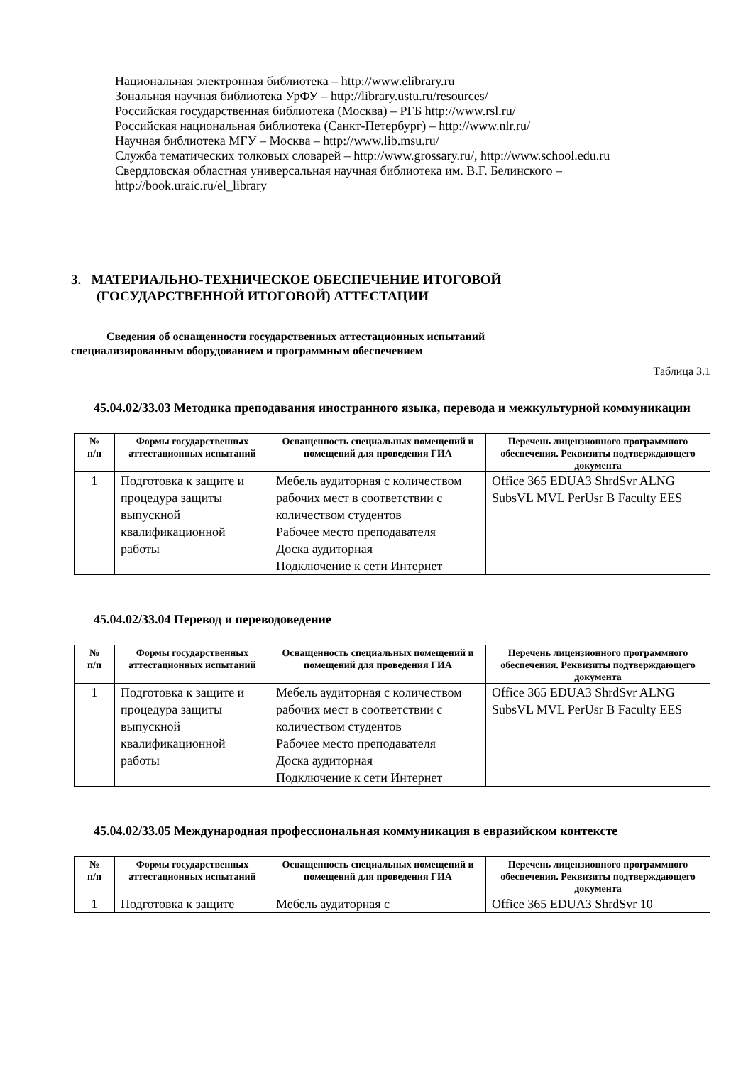Национальная электронная библиотека – http://www.elibrary.ru
Зональная научная библиотека УрФУ – http://library.ustu.ru/resources/
Российская государственная библиотека (Москва) – РГБ http://www.rsl.ru/
Российская национальная библиотека (Санкт-Петербург) – http://www.nlr.ru/
Научная библиотека МГУ – Москва – http://www.lib.msu.ru/
Служба тематических толковых словарей – http://www.grossary.ru/, http://www.school.edu.ru
Свердловская областная универсальная научная библиотека им. В.Г. Белинского – http://book.uraic.ru/el_library
3. МАТЕРИАЛЬНО-ТЕХНИЧЕСКОЕ ОБЕСПЕЧЕНИЕ ИТОГОВОЙ
(ГОСУДАРСТВЕННОЙ ИТОГОВОЙ) АТТЕСТАЦИИ
Сведения об оснащенности государственных аттестационных испытаний
специализированным оборудованием и программным обеспечением
Таблица 3.1
45.04.02/33.03 Методика преподавания иностранного языка, перевода и межкультурной коммуникации
| № п/п | Формы государственных аттестационных испытаний | Оснащенность специальных помещений и помещений для проведения ГИА | Перечень лицензионного программного обеспечения. Реквизиты подтверждающего документа |
| --- | --- | --- | --- |
| 1 | Подготовка к защите и процедура защиты выпускной квалификационной работы | Мебель аудиторная с количеством рабочих мест в соответствии с количеством студентов Рабочее место преподавателя Доска аудиторная Подключение к сети Интернет | Office 365 EDUA3 ShrdSvr ALNG SubsVL MVL PerUsr B Faculty EES |
45.04.02/33.04 Перевод и переводоведение
| № п/п | Формы государственных аттестационных испытаний | Оснащенность специальных помещений и помещений для проведения ГИА | Перечень лицензионного программного обеспечения. Реквизиты подтверждающего документа |
| --- | --- | --- | --- |
| 1 | Подготовка к защите и процедура защиты выпускной квалификационной работы | Мебель аудиторная с количеством рабочих мест в соответствии с количеством студентов Рабочее место преподавателя Доска аудиторная Подключение к сети Интернет | Office 365 EDUA3 ShrdSvr ALNG SubsVL MVL PerUsr B Faculty EES |
45.04.02/33.05 Международная профессиональная коммуникация в евразийском контексте
| № п/п | Формы государственных аттестационных испытаний | Оснащенность специальных помещений и помещений для проведения ГИА | Перечень лицензионного программного обеспечения. Реквизиты подтверждающего документа |
| --- | --- | --- | --- |
| 1 | Подготовка к защите | Мебель аудиторная с | Office 365 EDUA3 ShrdSvr 10 |